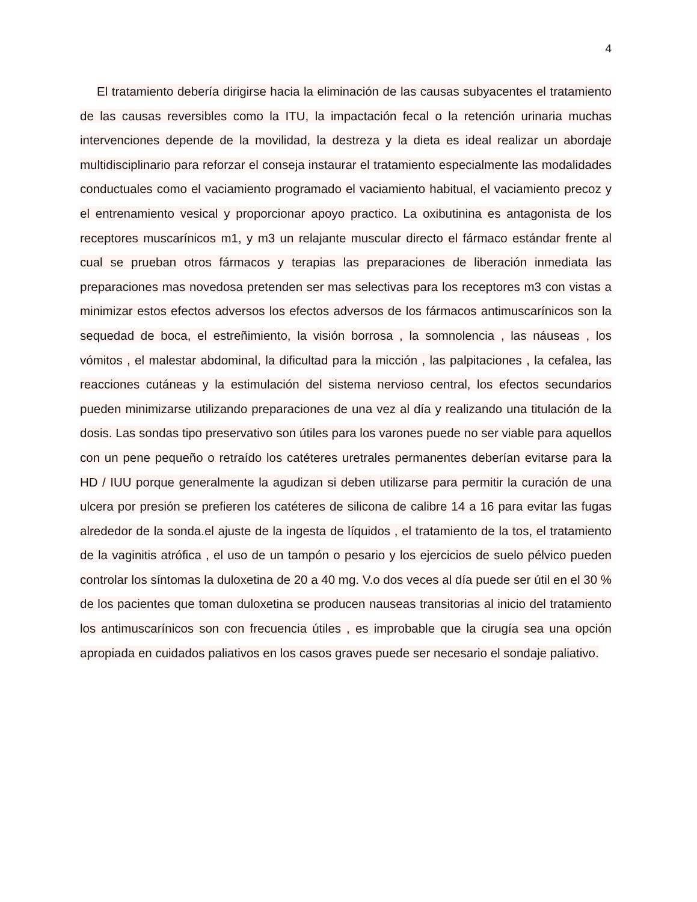4
El tratamiento debería dirigirse hacia la eliminación de las causas subyacentes el tratamiento de las causas reversibles como la ITU, la impactación fecal o la retención urinaria muchas intervenciones depende de la movilidad, la destreza y la dieta es ideal realizar un abordaje multidisciplinario para reforzar el conseja instaurar el tratamiento especialmente las modalidades conductuales como el vaciamiento programado el vaciamiento habitual, el vaciamiento precoz y el entrenamiento vesical y proporcionar apoyo practico. La oxibutinina es antagonista de los receptores muscarínicos m1, y m3 un relajante muscular directo el fármaco estándar frente al cual se prueban otros fármacos y terapias las preparaciones de liberación inmediata las preparaciones mas novedosa pretenden ser mas selectivas para los receptores m3 con vistas a minimizar estos efectos adversos los efectos adversos de los fármacos antimuscarínicos son la sequedad de boca, el estreñimiento, la visión borrosa , la somnolencia , las náuseas , los vómitos , el malestar abdominal, la dificultad para la micción , las palpitaciones , la cefalea, las reacciones cutáneas y la estimulación del sistema nervioso central, los efectos secundarios pueden minimizarse utilizando preparaciones de una vez al día y realizando una titulación de la dosis. Las sondas tipo preservativo son útiles para los varones puede no ser viable para aquellos con un pene pequeño o retraído los catéteres uretrales permanentes deberían evitarse para la HD / IUU porque generalmente la agudizan si deben utilizarse para permitir la curación de una ulcera por presión se prefieren los catéteres de silicona de calibre 14 a 16 para evitar las fugas alrededor de la sonda.el ajuste de la ingesta de líquidos , el tratamiento de la tos, el tratamiento de la vaginitis atrófica , el uso de un tampón o pesario y los ejercicios de suelo pélvico pueden controlar los síntomas la duloxetina de 20 a 40 mg. V.o dos veces al día puede ser útil en el 30 % de los pacientes que toman duloxetina se producen nauseas transitorias al inicio del tratamiento los antimuscarínicos son con frecuencia útiles , es improbable que la cirugía sea una opción apropiada en cuidados paliativos en los casos graves puede ser necesario el sondaje paliativo.